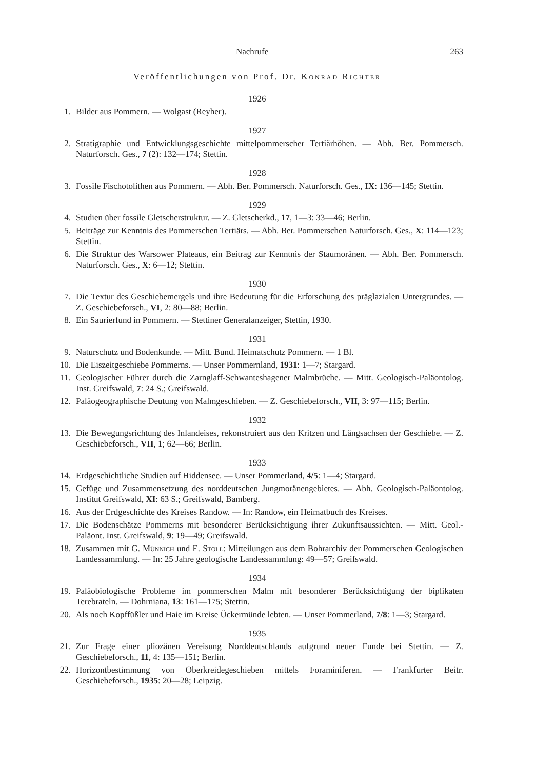Nachrufe 263
Veröffentlichungen von Prof. Dr. Konrad Richter
1926
1. Bilder aus Pommern. — Wolgast (Reyher).
1927
2. Stratigraphie und Entwicklungsgeschichte mittelpommerscher Tertiärhöhen. — Abh. Ber. Pommersch. Naturforsch. Ges., 7 (2): 132—174; Stettin.
1928
3. Fossile Fischotolithen aus Pommern. — Abh. Ber. Pommersch. Naturforsch. Ges., IX: 136—145; Stettin.
1929
4. Studien über fossile Gletscherstruktur. — Z. Gletscherkd., 17, 1—3: 33—46; Berlin.
5. Beiträge zur Kenntnis des Pommerschen Tertiärs. — Abh. Ber. Pommerschen Naturforsch. Ges., X: 114—123; Stettin.
6. Die Struktur des Warsower Plateaus, ein Beitrag zur Kenntnis der Staumoränen. — Abh. Ber. Pommersch. Naturforsch. Ges., X: 6—12; Stettin.
1930
7. Die Textur des Geschiebemergels und ihre Bedeutung für die Erforschung des präglazialen Untergrundes. — Z. Geschiebeforsch., VI, 2: 80—88; Berlin.
8. Ein Saurierfund in Pommern. — Stettiner Generalanzeiger, Stettin, 1930.
1931
9. Naturschutz und Bodenkunde. — Mitt. Bund. Heimatschutz Pommern. — 1 Bl.
10. Die Eiszeitgeschiebe Pommerns. — Unser Pommernland, 1931: 1—7; Stargard.
11. Geologischer Führer durch die Zarnglaff-Schwanteshagener Malmbrüche. — Mitt. Geologisch-Paläontolog. Inst. Greifswald, 7: 24 S.; Greifswald.
12. Paläogeographische Deutung von Malmgeschieben. — Z. Geschiebeforsch., VII, 3: 97—115; Berlin.
1932
13. Die Bewegungsrichtung des Inlandeises, rekonstruiert aus den Kritzen und Längsachsen der Geschiebe. — Z. Geschiebeforsch., VII, 1; 62—66; Berlin.
1933
14. Erdgeschichtliche Studien auf Hiddensee. — Unser Pommerland, 4/5: 1—4; Stargard.
15. Gefüge und Zusammensetzung des norddeutschen Jungmoränengebietes. — Abh. Geologisch-Paläontolog. Institut Greifswald, XI: 63 S.; Greifswald, Bamberg.
16. Aus der Erdgeschichte des Kreises Randow. — In: Randow, ein Heimatbuch des Kreises.
17. Die Bodenschätze Pommerns mit besonderer Berücksichtigung ihrer Zukunftsaussichten. — Mitt. Geol.-Paläont. Inst. Greifswald, 9: 19—49; Greifswald.
18. Zusammen mit G. Münnich und E. Stoll: Mitteilungen aus dem Bohrarchiv der Pommerschen Geologischen Landessammlung. — In: 25 Jahre geologische Landessammlung: 49—57; Greifswald.
1934
19. Paläobiologische Probleme im pommerschen Malm mit besonderer Berücksichtigung der biplikaten Terebrateln. — Dohrniana, 13: 161—175; Stettin.
20. Als noch Kopffüßler und Haie im Kreise Ückermünde lebten. — Unser Pommerland, 7/8: 1—3; Stargard.
1935
21. Zur Frage einer pliozänen Vereisung Norddeutschlands aufgrund neuer Funde bei Stettin. — Z. Geschiebeforsch., 11, 4: 135—151; Berlin.
22. Horizontbestimmung von Oberkreidegeschieben mittels Foraminiferen. — Frankfurter Beitr. Geschiebeforsch., 1935: 20—28; Leipzig.